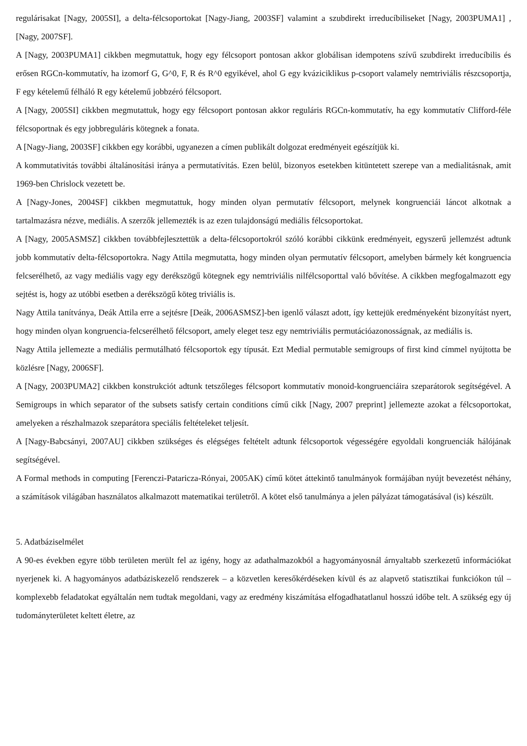regulárisakat [Nagy, 2005SI], a delta-félcsoportokat [Nagy-Jiang, 2003SF] valamint a szubdirekt irreducíbiliseket [Nagy, 2003PUMA1] , [Nagy, 2007SF].
A [Nagy, 2003PUMA1] cikkben megmutattuk, hogy egy félcsoport pontosan akkor globálisan idempotens szívű szubdirekt irreducíbilis és erősen RGCn-kommutatív, ha izomorf G, G^0, F, R és R^0 egyikével, ahol G egy kváziciklikus p-csoport valamely nemtriviális részcsoportja, F egy kételemű félháló R egy kételemű jobbzéró félcsoport.
A [Nagy, 2005SI] cikkben megmutattuk, hogy egy félcsoport pontosan akkor reguláris RGCn-kommutatív, ha egy kommutatív Clifford-féle félcsoportnak és egy jobbreguláris kötegnek a fonata.
A [Nagy-Jiang, 2003SF] cikkben egy korábbi, ugyanezen a címen publikált dolgozat eredményeit egészítjük ki.
A kommutativitás további általánosítási iránya a permutatívitás. Ezen belül, bizonyos esetekben kitüntetett szerepe van a medialitásnak, amit 1969-ben Chrislock vezetett be.
A [Nagy-Jones, 2004SF] cikkben megmutattuk, hogy minden olyan permutatív félcsoport, melynek kongruenciái láncot alkotnak a tartalmazásra nézve, mediális. A szerzők jellemezték is az ezen tulajdonságú mediális félcsoportokat.
A [Nagy, 2005ASMSZ] cikkben továbbfejlesztettük a delta-félcsoportokról szóló korábbi cikkünk eredményeit, egyszerű jellemzést adtunk jobb kommutatív delta-félcsoportokra. Nagy Attila megmutatta, hogy minden olyan permutatív félcsoport, amelyben bármely két kongruencia felcserélhető, az vagy mediális vagy egy derékszögű kötegnek egy nemtriviális nilfélcsoporttal való bővítése. A cikkben megfogalmazott egy sejtést is, hogy az utóbbi esetben a derékszögű köteg triviális is.
Nagy Attila tanítványa, Deák Attila erre a sejtésre [Deák, 2006ASMSZ]-ben igenlő választ adott, így kettejük eredményeként bizonyítást nyert, hogy minden olyan kongruencia-felcserélhető félcsoport, amely eleget tesz egy nemtriviális permutációazonosságnak, az mediális is.
Nagy Attila jellemezte a mediális permutálható félcsoportok egy típusát. Ezt Medial permutable semigroups of first kind címmel nyújtotta be közlésre [Nagy, 2006SF].
A [Nagy, 2003PUMA2] cikkben konstrukciót adtunk tetszőleges félcsoport kommutatív monoid-kongruenciáira szeparátorok segítségével. A Semigroups in which separator of the subsets satisfy certain conditions című cikk [Nagy, 2007 preprint] jellemezte azokat a félcsoportokat, amelyeken a részhalmazok szeparátora speciális feltételeket teljesít.
A [Nagy-Babcsányi, 2007AU] cikkben szükséges és elégséges feltételt adtunk félcsoportok végességére egyoldali kongruenciák hálójának segítségével.
A Formal methods in computing [Ferenczi-Pataricza-Rónyai, 2005AK) című kötet áttekintő tanulmányok formájában nyújt bevezetést néhány, a számítások világában használatos alkalmazott matematikai területről. A kötet első tanulmánya a jelen pályázat támogatásával (is) készült.
5. Adatbáziselmélet
A 90-es években egyre több területen merült fel az igény, hogy az adathalmazokból a hagyományosnál árnyaltabb szerkezetű információkat nyerjenek ki. A hagyományos adatbáziskezelő rendszerek – a közvetlen keresőkérdéseken kívül és az alapvető statisztikai funkciókon túl – komplexebb feladatokat egyáltalán nem tudtak megoldani, vagy az eredmény kiszámítása elfogadhatatlanul hosszú időbe telt. A szükség egy új tudományterületet keltett életre, az